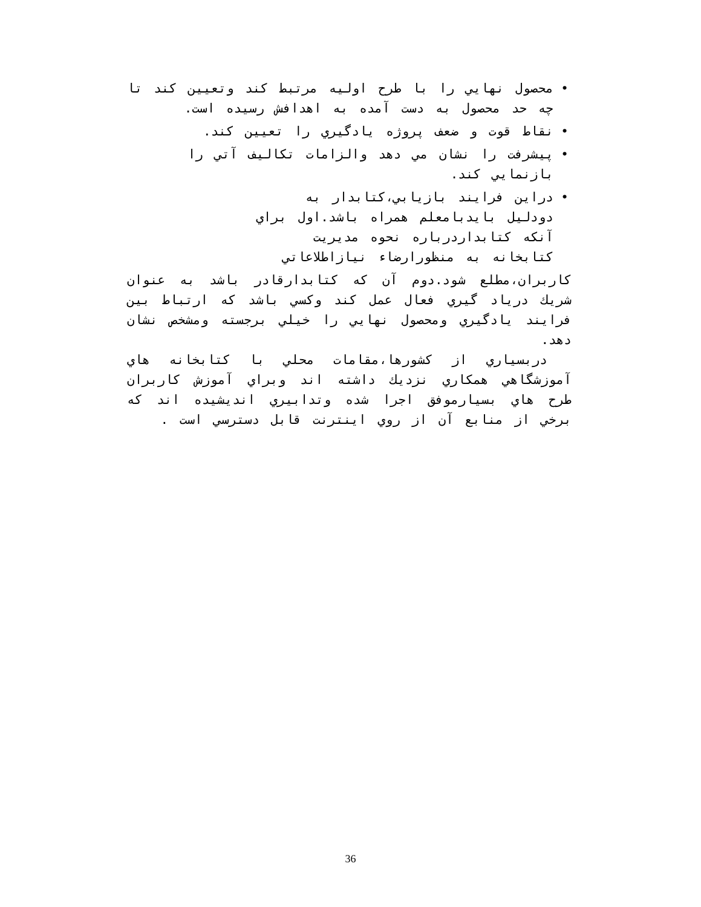• محصول نهايي را با طرح اوليه مرتبط كند وتعيين كند تا چه حد محصول به دست آمده به اهدافش رسيده است.
• نقاط قوت و ضعف پروژه يادگيري را تعيين كند.
• پيشرفت را نشان مي دهد والزامات تكاليف آتي را بازنمايي كند.
• دراين فرايند بازيابي،كتابدار به دودليل بايدبامعلم همراه باشد.اول براي آنكه كتابداردرباره نحوه مديريت كتابخانه به منظورارضاء نيازاطلاعاتي
كاربران،مطلع شود.دوم آن كه كتابدارقادر باشد به عنوان شريك درياد گيري فعال عمل كند وكسي باشد كه ارتباط بين فرايند يادگيري ومحصول نهايي را خيلي برجسته ومشخص نشان دهد.
دربسياري از كشورها،مقامات محلي با كتابخانه هاي آموزشگاهي همكاري نزديك داشته اند وبراي آموزش كاربران طرح هاي بسيارموفق اجرا شده وتدابيري انديشيده اند كه برخي از منابع آن از روي اينترنت قابل دسترسي است .
36